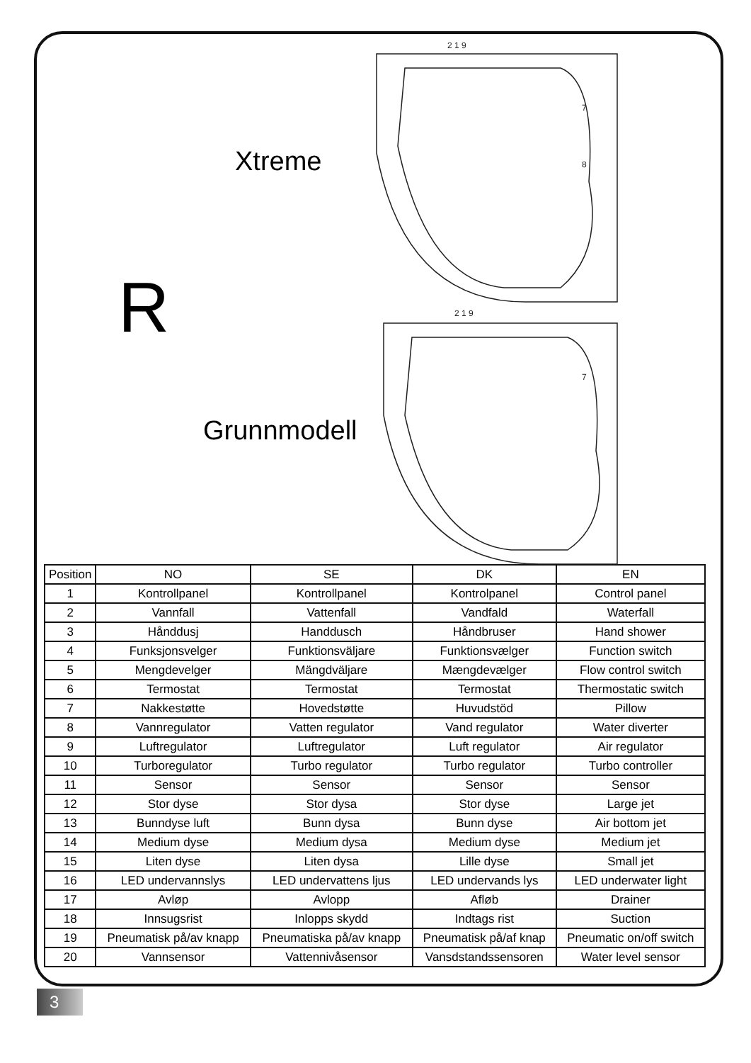Xtreme
R
Grunnmodell
2 1 9
7
8
2 1 9
7
| Position | NO | SE | DK | EN |
| --- | --- | --- | --- | --- |
| 1 | Kontrollpanel | Kontrollpanel | Kontrolpanel | Control panel |
| 2 | Vannfall | Vattenfall | Vandfald | Waterfall |
| 3 | Hånddusj | Handdusch | Håndbruser | Hand shower |
| 4 | Funksjonsvelger | Funktionsväljare | Funktionsvælger | Function switch |
| 5 | Mengdevelger | Mängdväljare | Mængdevælger | Flow control switch |
| 6 | Termostat | Termostat | Termostat | Thermostatic switch |
| 7 | Nakkestøtte | Hovedstøtte | Huvudstöd | Pillow |
| 8 | Vannregulator | Vatten regulator | Vand regulator | Water diverter |
| 9 | Luftregulator | Luftregulator | Luft regulator | Air regulator |
| 10 | Turboregulator | Turbo regulator | Turbo regulator | Turbo controller |
| 11 | Sensor | Sensor | Sensor | Sensor |
| 12 | Stor dyse | Stor dysa | Stor dyse | Large jet |
| 13 | Bunndyse luft | Bunn dysa | Bunn dyse | Air bottom jet |
| 14 | Medium dyse | Medium dysa | Medium dyse | Medium jet |
| 15 | Liten dyse | Liten dysa | Lille dyse | Small jet |
| 16 | LED undervannslys | LED undervattens ljus | LED undervands lys | LED underwater light |
| 17 | Avløp | Avlopp | Afløb | Drainer |
| 18 | Innsugsrist | Inlopps skydd | Indtags rist | Suction |
| 19 | Pneumatisk på/av knapp | Pneumatiska på/av knapp | Pneumatisk på/af knap | Pneumatic on/off switch |
| 20 | Vannsensor | Vattennivåsensor | Vansdstandssensoren | Water level sensor |
3